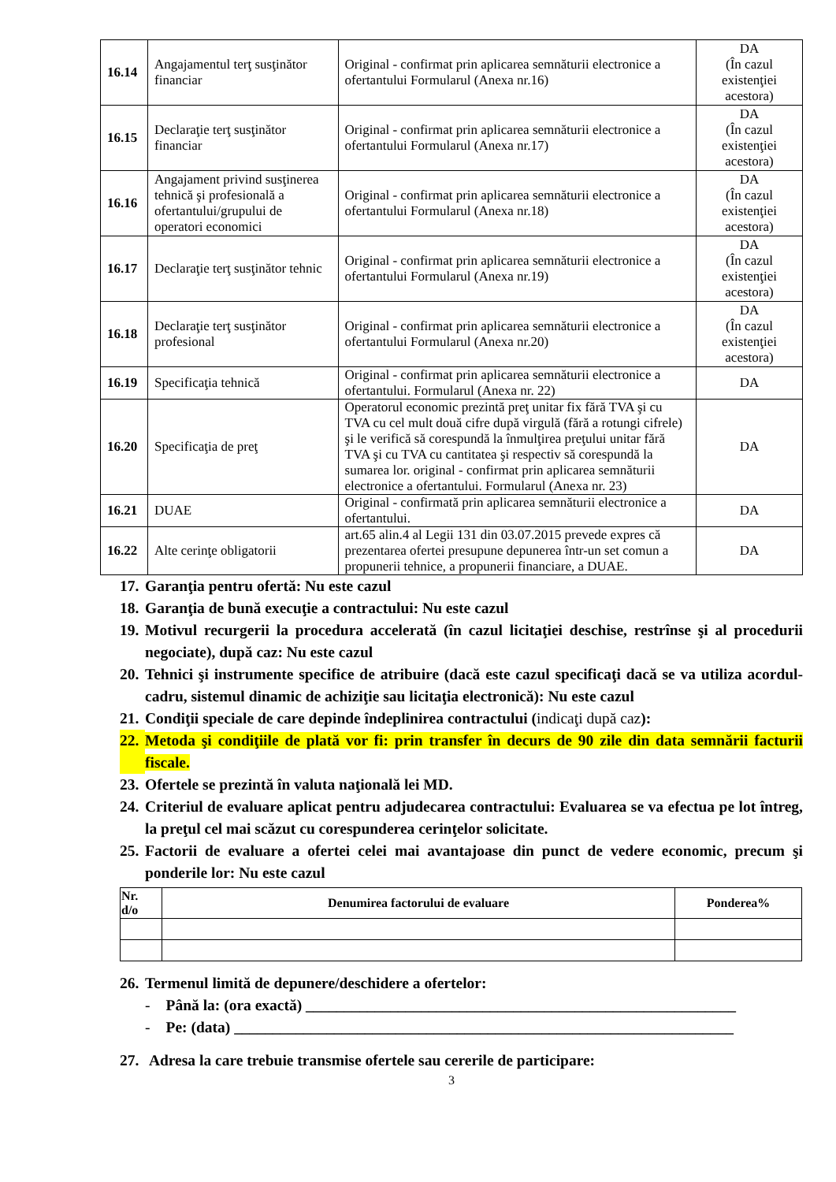| 16.14 | Angajamentul terţ susţinător financiar | Original - confirmat prin aplicarea semnăturii electronice a ofertantului Formularul (Anexa nr.16) | DA (În cazul existenţiei acestora) |
| 16.15 | Declaraţie terţ susţinător financiar | Original - confirmat prin aplicarea semnăturii electronice a ofertantului Formularul (Anexa nr.17) | DA (În cazul existenţiei acestora) |
| 16.16 | Angajament privind susţinerea tehnică şi profesională a ofertantului/grupului de operatori economici | Original - confirmat prin aplicarea semnăturii electronice a ofertantului Formularul (Anexa nr.18) | DA (În cazul existenţiei acestora) |
| 16.17 | Declaraţie terţ susţinător tehnic | Original - confirmat prin aplicarea semnăturii electronice a ofertantului Formularul (Anexa nr.19) | DA (În cazul existenţiei acestora) |
| 16.18 | Declaraţie terţ susţinător profesional | Original - confirmat prin aplicarea semnăturii electronice a ofertantului Formularul (Anexa nr.20) | DA (În cazul existenţiei acestora) |
| 16.19 | Specificaţia tehnică | Original - confirmat prin aplicarea semnăturii electronice a ofertantului. Formularul (Anexa nr. 22) | DA |
| 16.20 | Specificaţia de preţ | Operatorul economic prezintă preţ unitar fix fără TVA şi cu TVA cu cel mult două cifre după virgulă (fără a rotungi cifrele) şi le verifică să corespundă la înmulţirea preţului unitar fără TVA şi cu TVA cu cantitatea şi respectiv să corespundă la sumarea lor. original - confirmat prin aplicarea semnăturii electronice a ofertantului. Formularul (Anexa nr. 23) | DA |
| 16.21 | DUAE | Original - confirmată prin aplicarea semnăturii electronice a ofertantului. | DA |
| 16.22 | Alte cerinţe obligatorii | art.65 alin.4 al Legii 131 din 03.07.2015 prevede expres că prezentarea ofertei presupune depunerea într-un set comun a propunerii tehnice, a propunerii financiare, a DUAE. | DA |
17. Garanţia pentru ofertă: Nu este cazul
18. Garanţia de bună execuţie a contractului: Nu este cazul
19. Motivul recurgerii la procedura accelerată (în cazul licitaţiei deschise, restrînse şi al procedurii negociate), după caz: Nu este cazul
20. Tehnici şi instrumente specifice de atribuire (dacă este cazul specificaţi dacă se va utiliza acordul-cadru, sistemul dinamic de achiziţie sau licitaţia electronică): Nu este cazul
21. Condiţii speciale de care depinde îndeplinirea contractului (indicaţi după caz):
22. Metoda şi condiţiile de plată vor fi: prin transfer în decurs de 90 zile din data semnării facturii fiscale.
23. Ofertele se prezintă în valuta naţională lei MD.
24. Criteriul de evaluare aplicat pentru adjudecarea contractului: Evaluarea se va efectua pe lot întreg, la preţul cel mai scăzut cu corespunderea cerinţelor solicitate.
25. Factorii de evaluare a ofertei celei mai avantajoase din punct de vedere economic, precum şi ponderile lor: Nu este cazul
| Nr. d/o | Denumirea factorului de evaluare | Ponderea% |
| --- | --- | --- |
26. Termenul limită de depunere/deschidere a ofertelor:
- Până la: (ora exactă) ________________________________________________________
- Pe: (data) _________________________________________________________________
27. Adresa la care trebuie transmise ofertele sau cererile de participare:
3